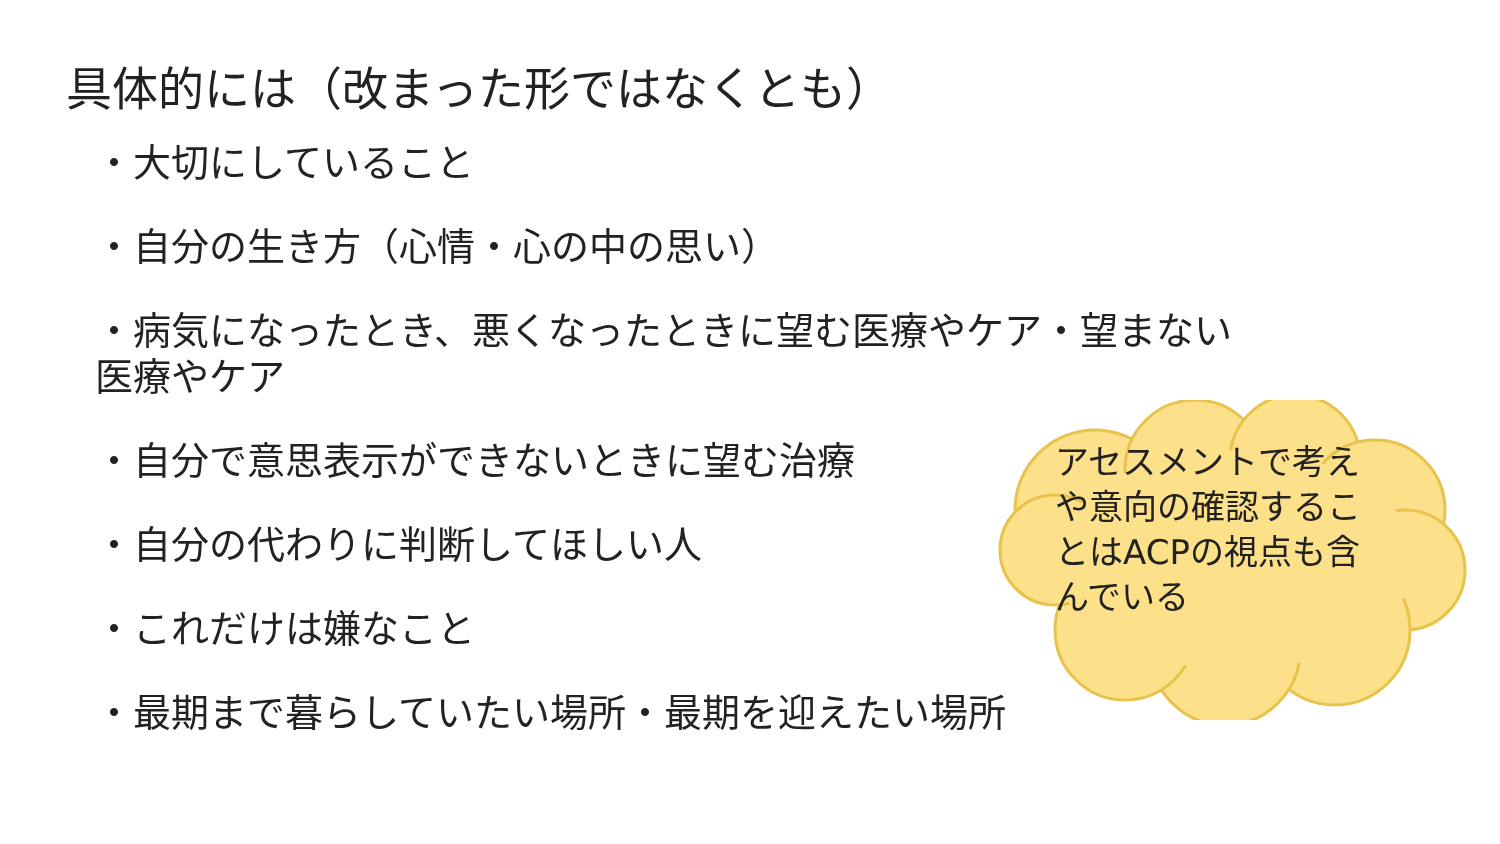具体的には（改まった形ではなくとも）
・大切にしていること
・自分の生き方（心情・心の中の思い）
・病気になったとき、悪くなったときに望む医療やケア・望まない
医療やケア
・自分で意思表示ができないときに望む治療
・自分の代わりに判断してほしい人
・これだけは嫌なこと
・最期まで暮らしていたい場所・最期を迎えたい場所
アセスメントで考えや意向の確認することはACPの視点も含んでいる